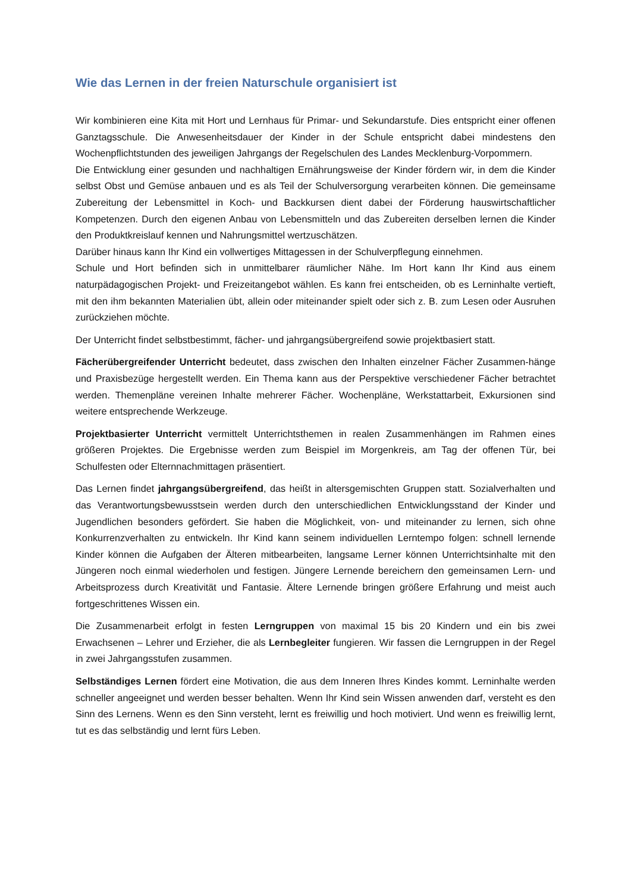Wie das Lernen in der freien Naturschule organisiert ist
Wir kombinieren eine Kita mit Hort und Lernhaus für Primar- und Sekundarstufe. Dies entspricht einer offenen Ganztagsschule. Die Anwesenheitsdauer der Kinder in der Schule entspricht dabei mindestens den Wochenpflichtstunden des jeweiligen Jahrgangs der Regelschulen des Landes Mecklenburg-Vorpommern.
Die Entwicklung einer gesunden und nachhaltigen Ernährungsweise der Kinder fördern wir, in dem die Kinder selbst Obst und Gemüse anbauen und es als Teil der Schulversorgung verarbeiten können. Die gemeinsame Zubereitung der Lebensmittel in Koch- und Backkursen dient dabei der Förderung hauswirtschaftlicher Kompetenzen. Durch den eigenen Anbau von Lebensmitteln und das Zubereiten derselben lernen die Kinder den Produktkreislauf kennen und Nahrungsmittel wertzuschätzen.
Darüber hinaus kann Ihr Kind ein vollwertiges Mittagessen in der Schulverpflegung einnehmen.
Schule und Hort befinden sich in unmittelbarer räumlicher Nähe. Im Hort kann Ihr Kind aus einem naturpädagogischen Projekt- und Freizeitangebot wählen. Es kann frei entscheiden, ob es Lerninhalte vertieft, mit den ihm bekannten Materialien übt, allein oder miteinander spielt oder sich z. B. zum Lesen oder Ausruhen zurückziehen möchte.
Der Unterricht findet selbstbestimmt, fächer- und jahrgangsübergreifend sowie projektbasiert statt.
Fächerübergreifender Unterricht bedeutet, dass zwischen den Inhalten einzelner Fächer Zusammen-hänge und Praxisbezüge hergestellt werden. Ein Thema kann aus der Perspektive verschiedener Fächer betrachtet werden. Themenpläne vereinen Inhalte mehrerer Fächer. Wochenpläne, Werkstattarbeit, Exkursionen sind weitere entsprechende Werkzeuge.
Projektbasierter Unterricht vermittelt Unterrichtsthemen in realen Zusammenhängen im Rahmen eines größeren Projektes. Die Ergebnisse werden zum Beispiel im Morgenkreis, am Tag der offenen Tür, bei Schulfesten oder Elternnachmittagen präsentiert.
Das Lernen findet jahrgangsübergreifend, das heißt in altersgemischten Gruppen statt. Sozialverhalten und das Verantwortungsbewusstsein werden durch den unterschiedlichen Entwicklungsstand der Kinder und Jugendlichen besonders gefördert. Sie haben die Möglichkeit, von- und miteinander zu lernen, sich ohne Konkurrenzverhalten zu entwickeln. Ihr Kind kann seinem individuellen Lerntempo folgen: schnell lernende Kinder können die Aufgaben der Älteren mitbearbeiten, langsame Lerner können Unterrichtsinhalte mit den Jüngeren noch einmal wiederholen und festigen. Jüngere Lernende bereichern den gemeinsamen Lern- und Arbeitsprozess durch Kreativität und Fantasie. Ältere Lernende bringen größere Erfahrung und meist auch fortgeschrittenes Wissen ein.
Die Zusammenarbeit erfolgt in festen Lerngruppen von maximal 15 bis 20 Kindern und ein bis zwei Erwachsenen – Lehrer und Erzieher, die als Lernbegleiter fungieren. Wir fassen die Lerngruppen in der Regel in zwei Jahrgangsstufen zusammen.
Selbständiges Lernen fördert eine Motivation, die aus dem Inneren Ihres Kindes kommt. Lerninhalte werden schneller angeeignet und werden besser behalten. Wenn Ihr Kind sein Wissen anwenden darf, versteht es den Sinn des Lernens. Wenn es den Sinn versteht, lernt es freiwillig und hoch motiviert. Und wenn es freiwillig lernt, tut es das selbständig und lernt fürs Leben.